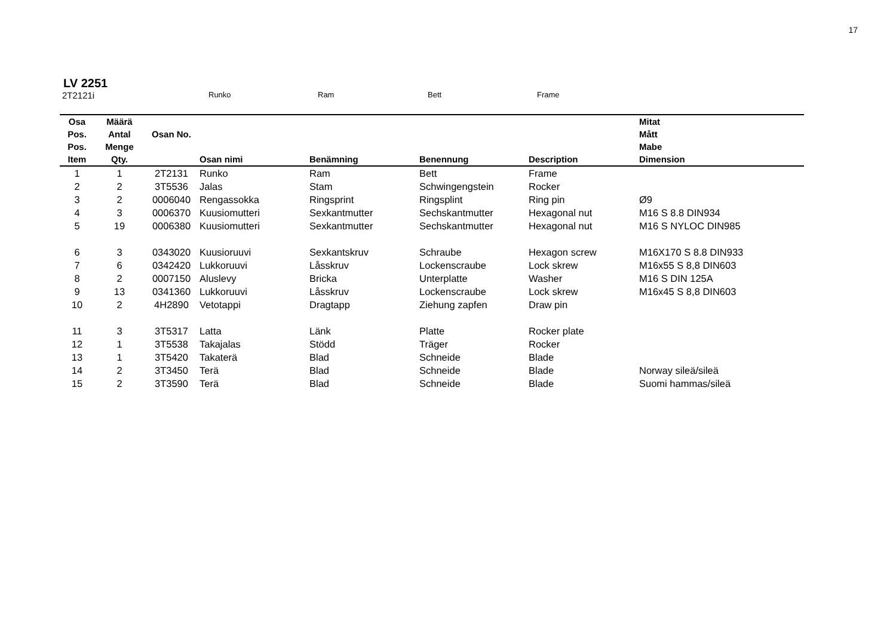17
LV 2251
2T2121i Runko Ram Bett Frame
| Osa Pos. Pos. Item | Määrä Antal Menge Qty. | Osan No. | Osan nimi | Benämning | Benennung | Description | Mitat Mått Mabe Dimension |
| --- | --- | --- | --- | --- | --- | --- | --- |
| 1 | 1 | 2T2131 | Runko | Ram | Bett | Frame | |
| 2 | 2 | 3T5536 | Jalas | Stam | Schwingengstein | Rocker | |
| 3 | 2 | 0006040 | Rengassokka | Ringsprint | Ringsplint | Ring pin | Ø9 |
| 4 | 3 | 0006370 | Kuusiomutteri | Sexkantmutter | Sechskantmutter | Hexagonal nut | M16 S 8.8 DIN934 |
| 5 | 19 | 0006380 | Kuusiomutteri | Sexkantmutter | Sechskantmutter | Hexagonal nut | M16 S NYLOC DIN985 |
| 6 | 3 | 0343020 | Kuusioruuvi | Sexkantskruv | Schraube | Hexagon screw | M16X170 S 8.8 DIN933 |
| 7 | 6 | 0342420 | Lukkoruuvi | Låsskruv | Lockenscraube | Lock skrew | M16x55 S 8,8 DIN603 |
| 8 | 2 | 0007150 | Aluslevy | Bricka | Unterplatte | Washer | M16 S DIN 125A |
| 9 | 13 | 0341360 | Lukkoruuvi | Låsskruv | Lockenscraube | Lock skrew | M16x45 S 8,8 DIN603 |
| 10 | 2 | 4H2890 | Vetotappi | Dragtapp | Ziehung zapfen | Draw pin | |
| 11 | 3 | 3T5317 | Latta | Länk | Platte | Rocker plate | |
| 12 | 1 | 3T5538 | Takajalas | Stödd | Träger | Rocker | |
| 13 | 1 | 3T5420 | Takaterä | Blad | Schneide | Blade | |
| 14 | 2 | 3T3450 | Terä | Blad | Schneide | Blade | Norway sileä/sileä |
| 15 | 2 | 3T3590 | Terä | Blad | Schneide | Blade | Suomi hammas/sileä |